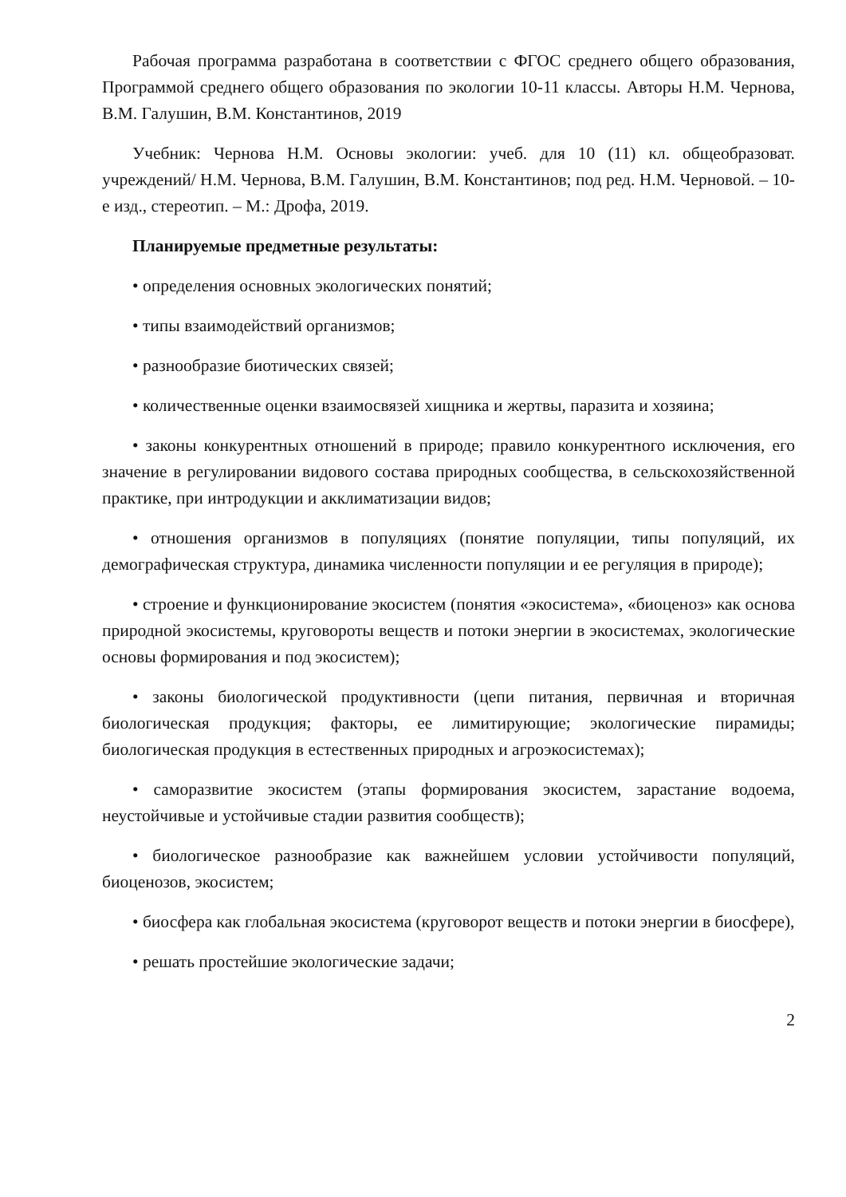Рабочая программа разработана в соответствии с ФГОС среднего общего образования, Программой среднего общего образования по экологии 10-11 классы. Авторы Н.М. Чернова, В.М. Галушин, В.М. Константинов, 2019
Учебник: Чернова Н.М. Основы экологии: учеб. для 10 (11) кл. общеобразоват. учреждений/ Н.М. Чернова, В.М. Галушин, В.М. Константинов; под ред. Н.М. Черновой. – 10-е изд., стереотип. – М.: Дрофа, 2019.
Планируемые предметные результаты:
• определения основных экологических понятий;
• типы взаимодействий организмов;
• разнообразие биотических связей;
• количественные оценки взаимосвязей хищника и жертвы, паразита и хозяина;
• законы конкурентных отношений в природе; правило конкурентного исключения, его значение в регулировании видового состава природных сообщества, в сельскохозяйственной практике, при интродукции и акклиматизации видов;
• отношения организмов в популяциях (понятие популяции, типы популяций, их демографическая структура, динамика численности популяции и ее регуляция в природе);
• строение и функционирование экосистем (понятия «экосистема», «биоценоз» как основа природной экосистемы, круговороты веществ и потоки энергии в экосистемах, экологические основы формирования и под экосистем);
• законы биологической продуктивности (цепи питания, первичная и вторичная биологическая продукция; факторы, ее лимитирующие; экологические пирамиды; биологическая продукция в естественных природных и агроэкосистемах);
• саморазвитие экосистем (этапы формирования экосистем, зарастание водоема, неустойчивые и устойчивые стадии развития сообществ);
• биологическое разнообразие как важнейшем условии устойчивости популяций, биоценозов, экосистем;
• биосфера как глобальная экосистема (круговорот веществ и потоки энергии в биосфере),
• решать простейшие экологические задачи;
2